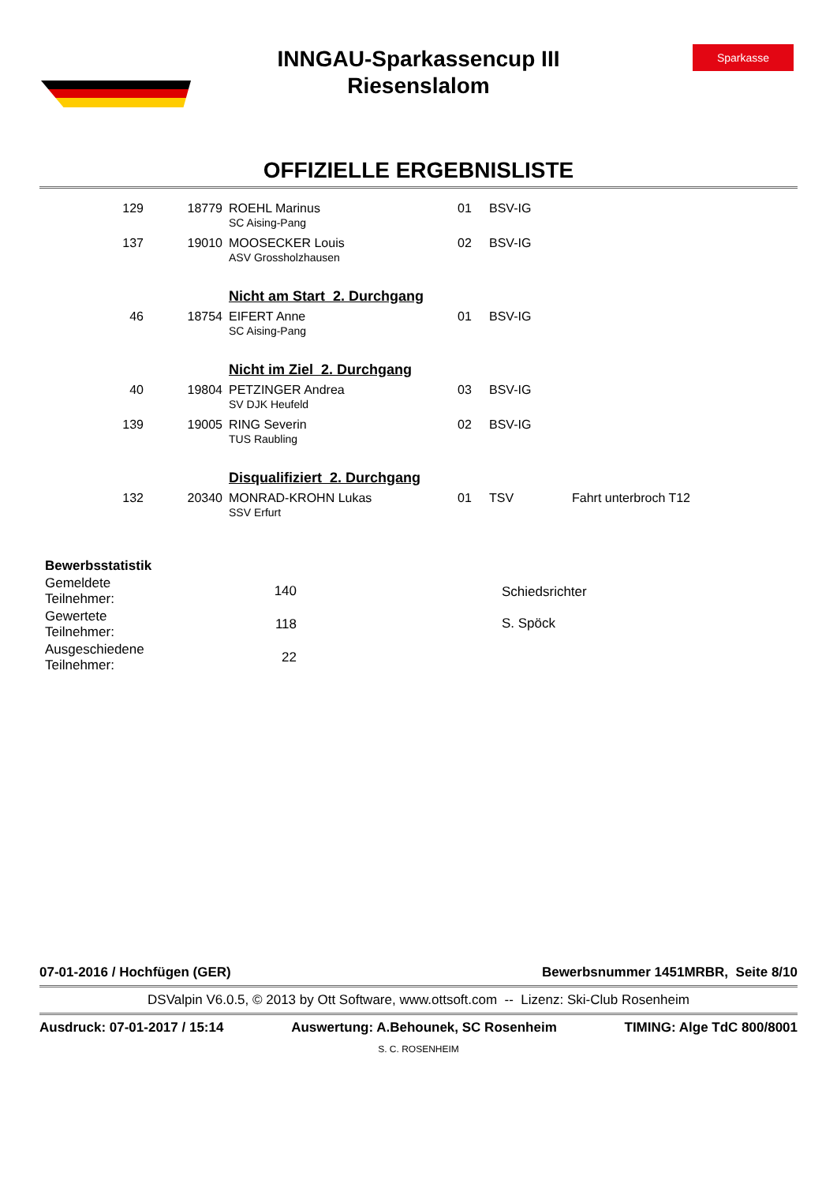Sparkasse
INNGAU-Sparkassencup III
Riesenslalom
OFFIZIELLE ERGEBNISLISTE
| 129 | 18779 | ROEHL Marinus SC Aising-Pang | 01 | BSV-IG | |
| 137 | 19010 | MOOSECKER Louis ASV Grossholzhausen | 02 | BSV-IG | |
| | | Nicht am Start 2. Durchgang | | | |
| 46 | 18754 | EIFERT Anne SC Aising-Pang | 01 | BSV-IG | |
| | | Nicht im Ziel 2. Durchgang | | | |
| 40 | 19804 | PETZINGER Andrea SV DJK Heufeld | 03 | BSV-IG | |
| 139 | 19005 | RING Severin TUS Raubling | 02 | BSV-IG | |
| | | Disqualifiziert 2. Durchgang | | | |
| 132 | 20340 | MONRAD-KROHN Lukas SSV Erfurt | 01 | TSV | Fahrt unterbroch T12 |
| Bewerbsstatistik | |
| --- | --- |
| Gemeldete Teilnehmer: | 140 |
| Gewertete Teilnehmer: | 118 |
| Ausgeschiedene Teilnehmer: | 22 |
Schiedsrichter
S. Spöck
07-01-2016 / Hochfügen (GER) Bewerbsnummer 1451MRBR, Seite 8/10
DSValpin V6.0.5, © 2013 by Ott Software, www.ottsoft.com -- Lizenz: Ski-Club Rosenheim
Ausdruck: 07-01-2017 / 15:14 Auswertung: A.Behounek, SC Rosenheim TIMING: Alge TdC 800/8001
S. C. ROSENHEIM